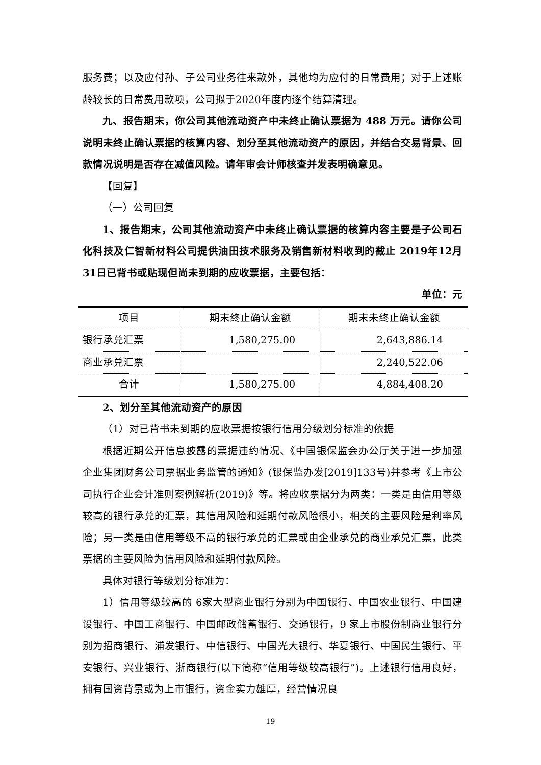服务费；以及应付孙、子公司业务往来款外，其他均为应付的日常费用；对于上述账龄较长的日常费用款项，公司拟于2020年度内逐个结算清理。
九、报告期末，你公司其他流动资产中未终止确认票据为 488 万元。请你公司说明未终止确认票据的核算内容、划分至其他流动资产的原因，并结合交易背景、回款情况说明是否存在减值风险。请年审会计师核查并发表明确意见。
【回复】
（一）公司回复
1、报告期末，公司其他流动资产中未终止确认票据的核算内容主要是子公司石化科技及仁智新材料公司提供油田技术服务及销售新材料收到的截止 2019年12月31日已背书或贴现但尚未到期的应收票据，主要包括：
单位：元
| 项目 | 期末终止确认金额 | 期末未终止确认金额 |
| 银行承兑汇票 | 1,580,275.00 | 2,643,886.14 |
| 商业承兑汇票 | | 2,240,522.06 |
| 合计 | 1,580,275.00 | 4,884,408.20 |
2、划分至其他流动资产的原因
（1）对已背书未到期的应收票据按银行信用分级划分标准的依据
根据近期公开信息披露的票据违约情况、《中国银保监会办公厅关于进一步加强企业集团财务公司票据业务监管的通知》(银保监办发[2019]133号)并参考《上市公司执行企业会计准则案例解析(2019)》等。将应收票据分为两类：一类是由信用等级较高的银行承兑的汇票，其信用风险和延期付款风险很小，相关的主要风险是利率风险；另一类是由信用等级不高的银行承兑的汇票或由企业承兑的商业承兑汇票，此类票据的主要风险为信用风险和延期付款风险。
具体对银行等级划分标准为：
1）信用等级较高的 6家大型商业银行分别为中国银行、中国农业银行、中国建设银行、中国工商银行、中国邮政储蓄银行、交通银行，9 家上市股份制商业银行分别为招商银行、浦发银行、中信银行、中国光大银行、华夏银行、中国民生银行、平安银行、兴业银行、浙商银行(以下简称“信用等级较高银行”)。上述银行信用良好，拥有国资背景或为上市银行，资金实力雄厚，经营情况良
19